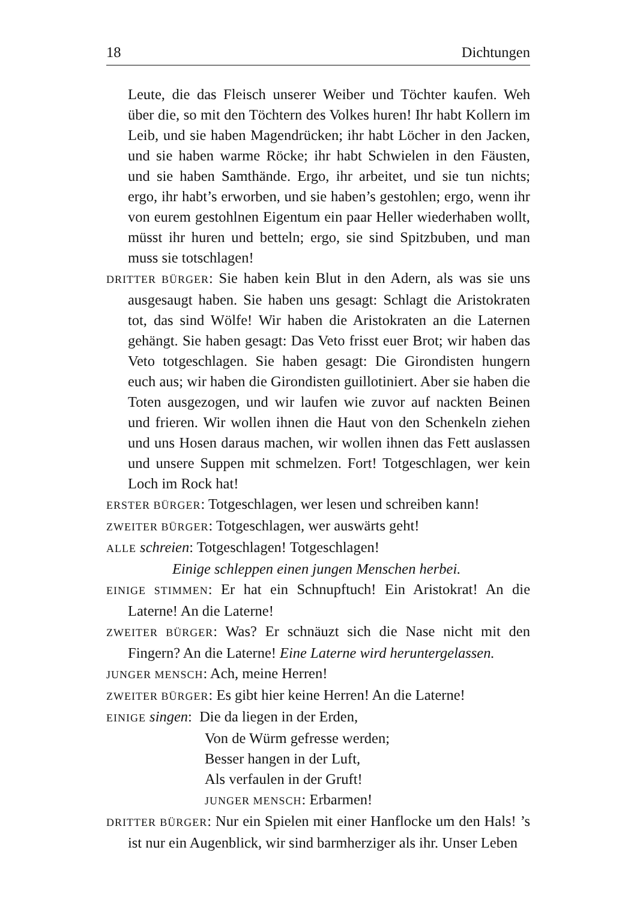18 Dichtungen
Leute, die das Fleisch unserer Weiber und Töchter kaufen. Weh über die, so mit den Töchtern des Volkes huren! Ihr habt Kollern im Leib, und sie haben Magendrücken; ihr habt Löcher in den Jacken, und sie haben warme Röcke; ihr habt Schwielen in den Fäusten, und sie haben Samthände. Ergo, ihr arbeitet, und sie tun nichts; ergo, ihr habt’s erworben, und sie haben’s gestohlen; ergo, wenn ihr von eurem gestohlnen Eigentum ein paar Heller wiederhaben wollt, müsst ihr huren und betteln; ergo, sie sind Spitzbuben, und man muss sie totschlagen!
DRITTER BÜRGER: Sie haben kein Blut in den Adern, als was sie uns ausgesaugt haben. Sie haben uns gesagt: Schlagt die Aristokraten tot, das sind Wölfe! Wir haben die Aristokraten an die Laternen gehängt. Sie haben gesagt: Das Veto frisst euer Brot; wir haben das Veto totgeschlagen. Sie haben gesagt: Die Girondisten hungern euch aus; wir haben die Girondisten guillotiniert. Aber sie haben die Toten ausgezogen, und wir laufen wie zuvor auf nackten Beinen und frieren. Wir wollen ihnen die Haut von den Schenkeln ziehen und uns Hosen daraus machen, wir wollen ihnen das Fett auslassen und unsere Suppen mit schmelzen. Fort! Totgeschlagen, wer kein Loch im Rock hat!
ERSTER BÜRGER: Totgeschlagen, wer lesen und schreiben kann!
ZWEITER BÜRGER: Totgeschlagen, wer auswärts geht!
ALLE schreien: Totgeschlagen! Totgeschlagen!
Einige schleppen einen jungen Menschen herbei.
EINIGE STIMMEN: Er hat ein Schnupftuch! Ein Aristokrat! An die Laterne! An die Laterne!
ZWEITER BÜRGER: Was? Er schnäuzt sich die Nase nicht mit den Fingern? An die Laterne! Eine Laterne wird heruntergelassen.
JUNGER MENSCH: Ach, meine Herren!
ZWEITER BÜRGER: Es gibt hier keine Herren! An die Laterne!
EINIGE singen: Die da liegen in der Erden,
Von de Würm gefresse werden;
Besser hangen in der Luft,
Als verfaulen in der Gruft!
JUNGER MENSCH: Erbarmen!
DRITTER BÜRGER: Nur ein Spielen mit einer Hanflocke um den Hals! ’s ist nur ein Augenblick, wir sind barmherziger als ihr. Unser Leben